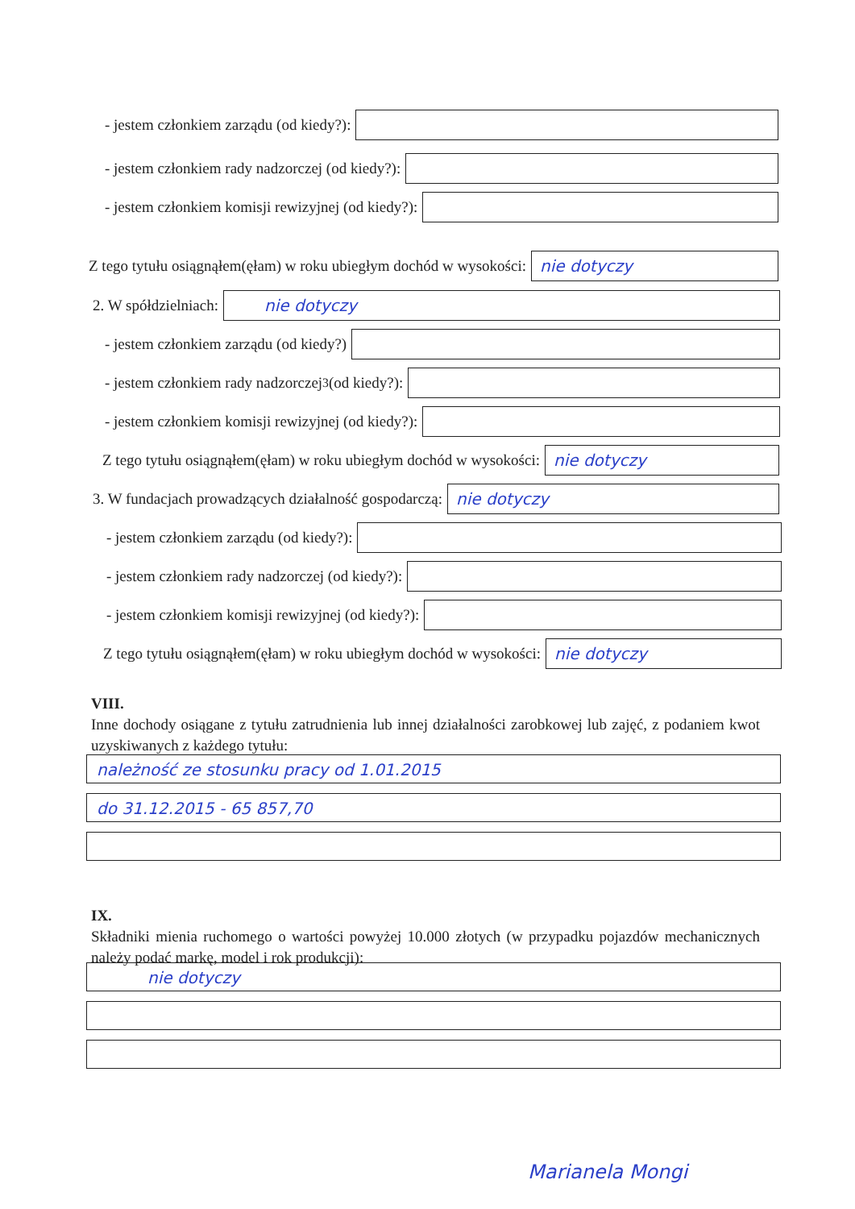- jestem członkiem zarządu (od kiedy?):
- jestem członkiem rady nadzorczej (od kiedy?):
- jestem członkiem komisji rewizyjnej (od kiedy?):
Z tego tytułu osiągnąłem(ęłam) w roku ubiegłym dochód w wysokości:
nie dotyczy
2. W spółdzielniach:
nie dotyczy
- jestem członkiem zarządu (od kiedy?)
- jestem członkiem rady nadzorczej<sup>3</sup> (od kiedy?):
- jestem członkiem komisji rewizyjnej (od kiedy?):
Z tego tytułu osiągnąłem(ęłam) w roku ubiegłym dochód w wysokości:
nie dotyczy
3. W fundacjach prowadzących działalność gospodarczą:
nie dotyczy
- jestem członkiem zarządu (od kiedy?):
- jestem członkiem rady nadzorczej (od kiedy?):
- jestem członkiem komisji rewizyjnej (od kiedy?):
Z tego tytułu osiągnąłem(ęłam) w roku ubiegłym dochód w wysokości:
nie dotyczy
VIII.
Inne dochody osiągane z tytułu zatrudnienia lub innej działalności zarobkowej lub zajęć, z podaniem kwot uzyskiwanych z każdego tytułu:
należność ze stosunku pracy od 1.01.2015
do 31.12.2015 - 65 857,70
IX.
Składniki mienia ruchomego o wartości powyżej 10.000 złotych (w przypadku pojazdów mechanicznych należy podać markę, model i rok produkcji):
nie dotyczy
Marianela Mongi